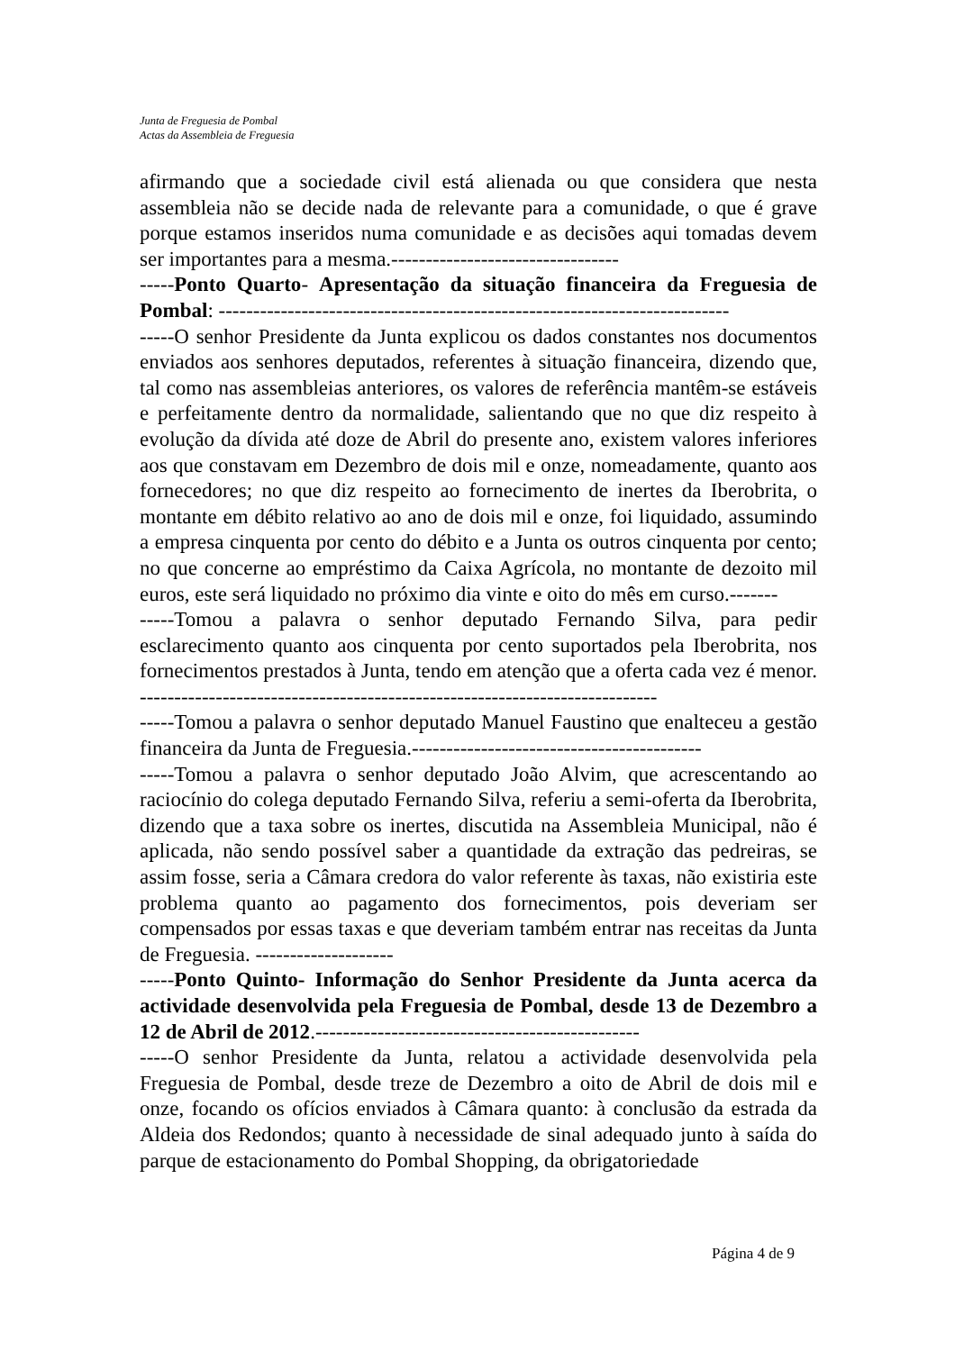Junta de Freguesia de Pombal
Actas da Assembleia de Freguesia
afirmando que a sociedade civil está alienada ou que considera que nesta assembleia não se decide nada de relevante para a comunidade, o que é grave porque estamos inseridos numa comunidade e as decisões aqui tomadas devem ser importantes para a mesma.---------------------------------
-----Ponto Quarto- Apresentação da situação financeira da Freguesia de Pombal: --------------------------------------------------------------------------
-----O senhor Presidente da Junta explicou os dados constantes nos documentos enviados aos senhores deputados, referentes à situação financeira, dizendo que, tal como nas assembleias anteriores, os valores de referência mantêm-se estáveis e perfeitamente dentro da normalidade, salientando que no que diz respeito à evolução da dívida até doze de Abril do presente ano, existem valores inferiores aos que constavam em Dezembro de dois mil e onze, nomeadamente, quanto aos fornecedores; no que diz respeito ao fornecimento de inertes da Iberobrita, o montante em débito relativo ao ano de dois mil e onze, foi liquidado, assumindo a empresa cinquenta por cento do débito e a Junta os outros cinquenta por cento; no que concerne ao empréstimo da Caixa Agrícola, no montante de dezoito mil euros, este será liquidado no próximo dia vinte e oito do mês em curso.-------
-----Tomou a palavra o senhor deputado Fernando Silva, para pedir esclarecimento quanto aos cinquenta por cento suportados pela Iberobrita, nos fornecimentos prestados à Junta, tendo em atenção que a oferta cada vez é menor. ---------------------------------------------------------------------------
-----Tomou a palavra o senhor deputado Manuel Faustino que enalteceu a gestão financeira da Junta de Freguesia.------------------------------------------
-----Tomou a palavra o senhor deputado João Alvim, que acrescentando ao raciocínio do colega deputado Fernando Silva, referiu a semi-oferta da Iberobrita, dizendo que a taxa sobre os inertes, discutida na Assembleia Municipal, não é aplicada, não sendo possível saber a quantidade da extração das pedreiras, se assim fosse, seria a Câmara credora do valor referente às taxas, não existiria este problema quanto ao pagamento dos fornecimentos, pois deveriam ser compensados por essas taxas e que deveriam também entrar nas receitas da Junta de Freguesia. --------------------
-----Ponto Quinto- Informação do Senhor Presidente da Junta acerca da actividade desenvolvida pela Freguesia de Pombal, desde 13 de Dezembro a 12 de Abril de 2012.-----------------------------------------------
-----O senhor Presidente da Junta, relatou a actividade desenvolvida pela Freguesia de Pombal, desde treze de Dezembro a oito de Abril de dois mil e onze, focando os ofícios enviados à Câmara quanto: à conclusão da estrada da Aldeia dos Redondos; quanto à necessidade de sinal adequado junto à saída do parque de estacionamento do Pombal Shopping, da obrigatoriedade
Página 4 de 9